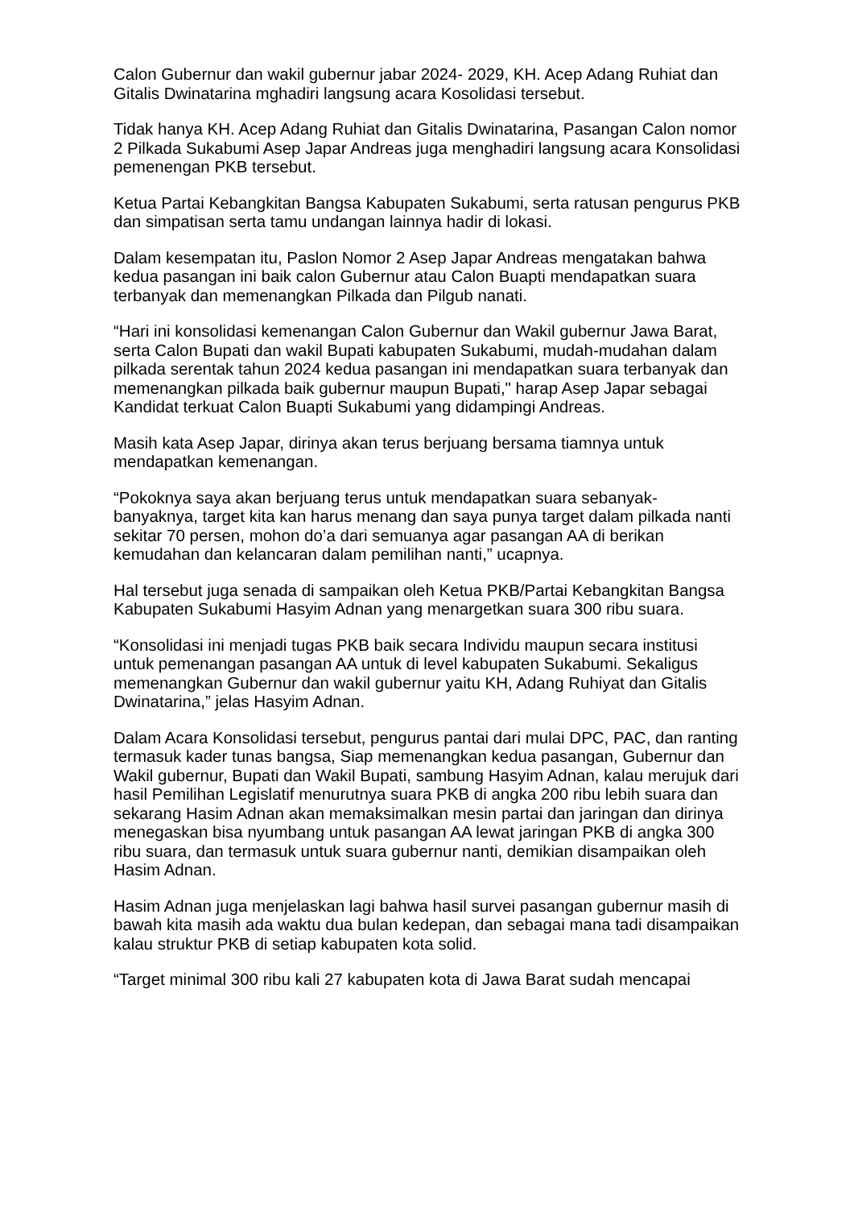Calon Gubernur dan wakil gubernur jabar 2024- 2029, KH. Acep Adang Ruhiat dan Gitalis Dwinatarina mghadiri langsung acara Kosolidasi tersebut.
Tidak hanya KH. Acep Adang Ruhiat dan Gitalis Dwinatarina, Pasangan Calon nomor 2 Pilkada Sukabumi Asep Japar Andreas juga menghadiri langsung acara Konsolidasi pemenengan PKB tersebut.
Ketua Partai Kebangkitan Bangsa Kabupaten Sukabumi, serta ratusan pengurus PKB dan simpatisan serta tamu undangan lainnya hadir di lokasi.
Dalam kesempatan itu, Paslon Nomor 2 Asep Japar Andreas mengatakan bahwa kedua pasangan ini baik calon Gubernur atau Calon Buapti mendapatkan suara terbanyak dan memenangkan Pilkada dan Pilgub nanati.
“Hari ini konsolidasi kemenangan Calon Gubernur dan Wakil gubernur Jawa Barat, serta Calon Bupati dan wakil Bupati kabupaten Sukabumi, mudah-mudahan dalam pilkada serentak tahun 2024 kedua pasangan ini mendapatkan suara terbanyak dan memenangkan pilkada baik gubernur maupun Bupati," harap Asep Japar sebagai Kandidat terkuat Calon Buapti Sukabumi yang didampingi Andreas.
Masih kata Asep Japar, dirinya akan terus berjuang bersama tiamnya untuk mendapatkan kemenangan.
“Pokoknya saya akan berjuang terus untuk mendapatkan suara sebanyak-banyaknya, target kita kan harus menang dan saya punya target dalam pilkada nanti sekitar 70 persen, mohon do’a dari semuanya agar pasangan AA di berikan kemudahan dan kelancaran dalam pemilihan nanti,” ucapnya.
Hal tersebut juga senada di sampaikan oleh Ketua PKB/Partai Kebangkitan Bangsa Kabupaten Sukabumi Hasyim Adnan yang menargetkan suara 300 ribu suara.
“Konsolidasi ini menjadi tugas PKB baik secara Individu maupun secara institusi untuk pemenangan pasangan AA untuk di level kabupaten Sukabumi. Sekaligus memenangkan Gubernur dan wakil gubernur yaitu KH, Adang Ruhiyat dan Gitalis Dwinatarina,” jelas Hasyim Adnan.
Dalam Acara Konsolidasi tersebut, pengurus pantai dari mulai DPC, PAC, dan ranting termasuk kader tunas bangsa, Siap memenangkan kedua pasangan, Gubernur dan Wakil gubernur, Bupati dan Wakil Bupati, sambung Hasyim Adnan, kalau merujuk dari hasil Pemilihan Legislatif menurutnya suara PKB di angka 200 ribu lebih suara dan sekarang Hasim Adnan akan memaksimalkan mesin partai dan jaringan dan dirinya menegaskan bisa nyumbang untuk pasangan AA lewat jaringan PKB di angka 300 ribu suara, dan termasuk untuk suara gubernur nanti, demikian disampaikan oleh Hasim Adnan.
Hasim Adnan juga menjelaskan lagi bahwa hasil survei pasangan gubernur masih di bawah kita masih ada waktu dua bulan kedepan, dan sebagai mana tadi disampaikan kalau struktur PKB di setiap kabupaten kota solid.
“Target minimal 300 ribu kali 27 kabupaten kota di Jawa Barat sudah mencapai